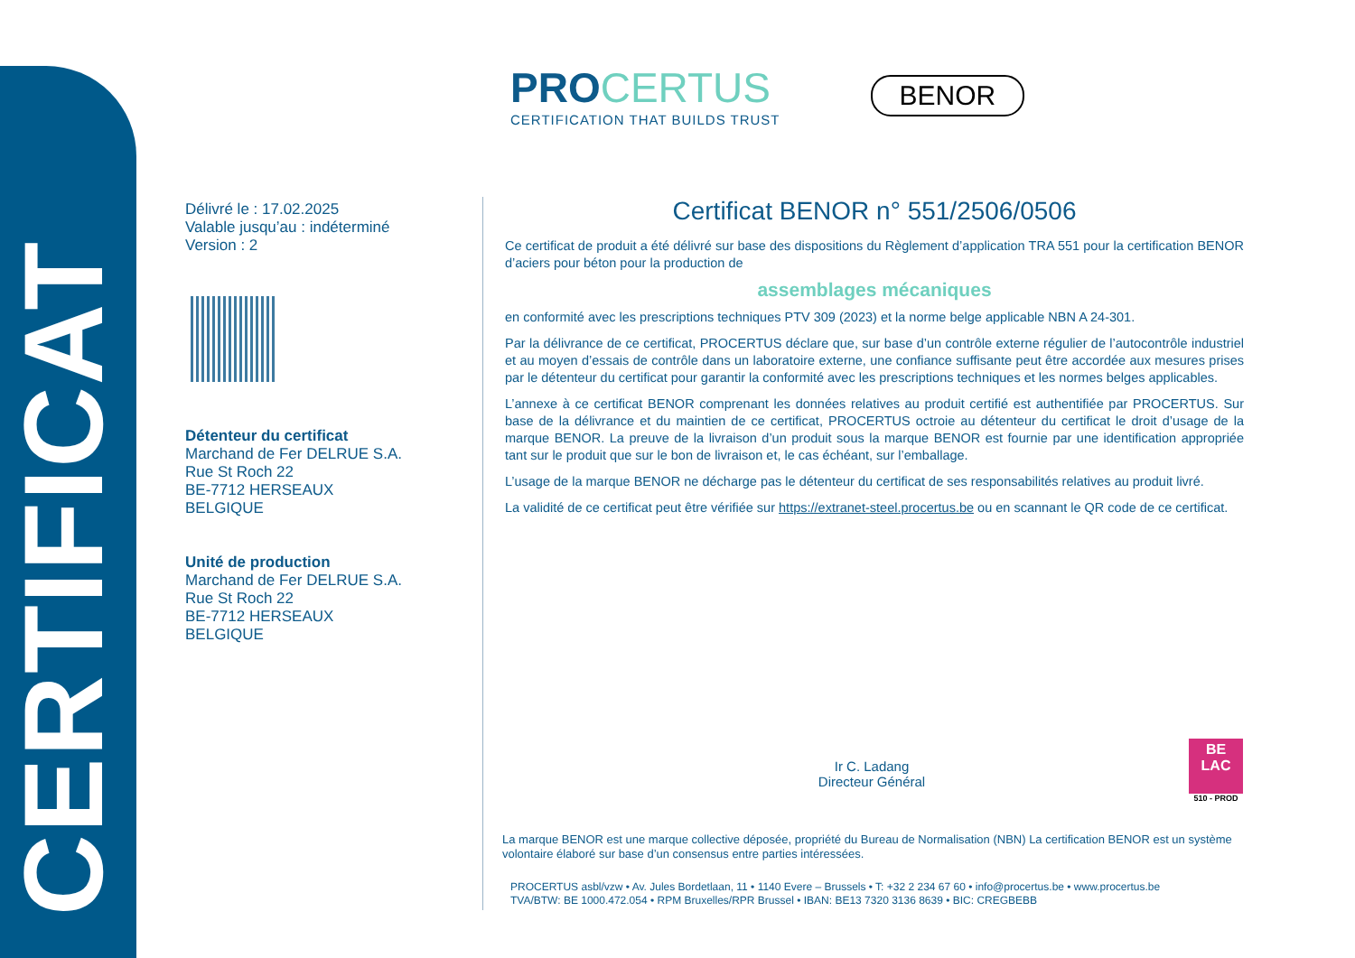CERTIFICAT
PROCERTUS
CERTIFICATION THAT BUILDS TRUST
BENOR
Délivré le : 17.02.2025
Valable jusqu’au : indéterminé
Version : 2
Détenteur du certificat
Marchand de Fer DELRUE S.A.
Rue St Roch 22
BE-7712 HERSEAUX
BELGIQUE
Unité de production
Marchand de Fer DELRUE S.A.
Rue St Roch 22
BE-7712 HERSEAUX
BELGIQUE
Certificat BENOR n° 551/2506/0506
Ce certificat de produit a été délivré sur base des dispositions du Règlement d’application TRA 551 pour la certification BENOR d’aciers pour béton pour la production de
assemblages mécaniques
en conformité avec les prescriptions techniques PTV 309 (2023) et la norme belge applicable NBN A 24-301.
Par la délivrance de ce certificat, PROCERTUS déclare que, sur base d’un contrôle externe régulier de l’autocontrôle industriel et au moyen d’essais de contrôle dans un laboratoire externe, une confiance suffisante peut être accordée aux mesures prises par le détenteur du certificat pour garantir la conformité avec les prescriptions techniques et les normes belges applicables.
L’annexe à ce certificat BENOR comprenant les données relatives au produit certifié est authentifiée par PROCERTUS. Sur base de la délivrance et du maintien de ce certificat, PROCERTUS octroie au détenteur du certificat le droit d’usage de la marque BENOR. La preuve de la livraison d’un produit sous la marque BENOR est fournie par une identification appropriée tant sur le produit que sur le bon de livraison et, le cas échéant, sur l’emballage.
L’usage de la marque BENOR ne décharge pas le détenteur du certificat de ses responsabilités relatives au produit livré.
La validité de ce certificat peut être vérifiée sur https://extranet-steel.procertus.be ou en scannant le QR code de ce certificat.
Ir C. Ladang
Directeur Général
BE
LAC
510 - PROD
La marque BENOR est une marque collective déposée, propriété du Bureau de Normalisation (NBN) La certification BENOR est un système volontaire élaboré sur base d’un consensus entre parties intéressées.
PROCERTUS asbl/vzw • Av. Jules Bordetlaan, 11 • 1140 Evere – Brussels • T: +32 2 234 67 60 • info@procertus.be • www.procertus.be
TVA/BTW: BE 1000.472.054 • RPM Bruxelles/RPR Brussel • IBAN: BE13 7320 3136 8639 • BIC: CREGBEBB